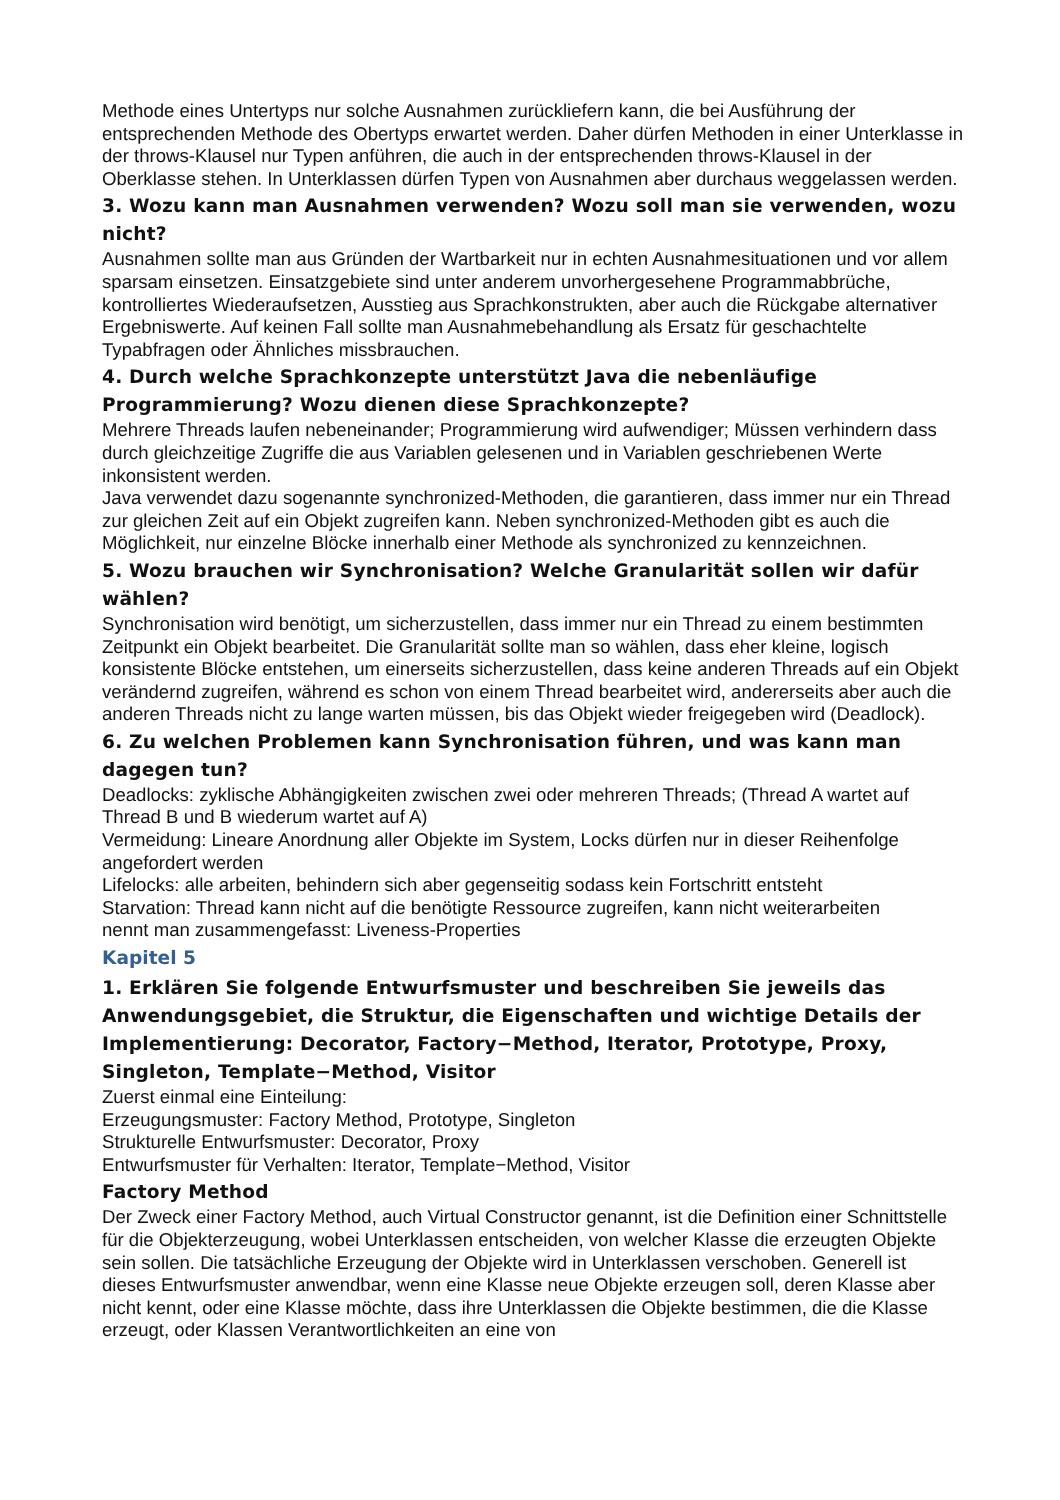Methode eines Untertyps nur solche Ausnahmen zurückliefern kann, die bei Ausführung der entsprechenden Methode des Obertyps erwartet werden. Daher dürfen Methoden in einer Unterklasse in der throws-Klausel nur Typen anführen, die auch in der entsprechenden throws-Klausel in der Oberklasse stehen. In Unterklassen dürfen Typen von Ausnahmen aber durchaus weggelassen werden.
3. Wozu kann man Ausnahmen verwenden? Wozu soll man sie verwenden, wozu nicht?
Ausnahmen sollte man aus Gründen der Wartbarkeit nur in echten Ausnahmesituationen und vor allem sparsam einsetzen. Einsatzgebiete sind unter anderem unvorhergesehene Programmabbrüche, kontrolliertes Wiederaufsetzen, Ausstieg aus Sprachkonstrukten, aber auch die Rückgabe alternativer Ergebniswerte. Auf keinen Fall sollte man Ausnahmebehandlung als Ersatz für geschachtelte Typabfragen oder Ähnliches missbrauchen.
4. Durch welche Sprachkonzepte unterstützt Java die nebenläufige Programmierung? Wozu dienen diese Sprachkonzepte?
Mehrere Threads laufen nebeneinander; Programmierung wird aufwendiger; Müssen verhindern dass durch gleichzeitige Zugriffe die aus Variablen gelesenen und in Variablen geschriebenen Werte inkonsistent werden.
Java verwendet dazu sogenannte synchronized-Methoden, die garantieren, dass immer nur ein Thread zur gleichen Zeit auf ein Objekt zugreifen kann. Neben synchronized-Methoden gibt es auch die Möglichkeit, nur einzelne Blöcke innerhalb einer Methode als synchronized zu kennzeichnen.
5. Wozu brauchen wir Synchronisation? Welche Granularität sollen wir dafür wählen?
Synchronisation wird benötigt, um sicherzustellen, dass immer nur ein Thread zu einem bestimmten Zeitpunkt ein Objekt bearbeitet. Die Granularität sollte man so wählen, dass eher kleine, logisch konsistente Blöcke entstehen, um einerseits sicherzustellen, dass keine anderen Threads auf ein Objekt verändernd zugreifen, während es schon von einem Thread bearbeitet wird, andererseits aber auch die anderen Threads nicht zu lange warten müssen, bis das Objekt wieder freigegeben wird (Deadlock).
6. Zu welchen Problemen kann Synchronisation führen, und was kann man dagegen tun?
Deadlocks: zyklische Abhängigkeiten zwischen zwei oder mehreren Threads; (Thread A wartet auf Thread B und B wiederum wartet auf A)
Vermeidung: Lineare Anordnung aller Objekte im System, Locks dürfen nur in dieser Reihenfolge angefordert werden
Lifelocks: alle arbeiten, behindern sich aber gegenseitig sodass kein Fortschritt entsteht
Starvation: Thread kann nicht auf die benötigte Ressource zugreifen, kann nicht weiterarbeiten
nennt man zusammengefasst: Liveness-Properties
Kapitel 5
1. Erklären Sie folgende Entwurfsmuster und beschreiben Sie jeweils das Anwendungsgebiet, die Struktur, die Eigenschaften und wichtige Details der Implementierung: Decorator, Factory−Method, Iterator, Prototype, Proxy, Singleton, Template−Method, Visitor
Zuerst einmal eine Einteilung:
Erzeugungsmuster: Factory Method, Prototype, Singleton
Strukturelle Entwurfsmuster: Decorator, Proxy
Entwurfsmuster für Verhalten: Iterator, Template−Method, Visitor
Factory Method
Der Zweck einer Factory Method, auch Virtual Constructor genannt, ist die Definition einer Schnittstelle für die Objekterzeugung, wobei Unterklassen entscheiden, von welcher Klasse die erzeugten Objekte sein sollen. Die tatsächliche Erzeugung der Objekte wird in Unterklassen verschoben. Generell ist dieses Entwurfsmuster anwendbar, wenn eine Klasse neue Objekte erzeugen soll, deren Klasse aber nicht kennt, oder eine Klasse möchte, dass ihre Unterklassen die Objekte bestimmen, die die Klasse erzeugt, oder Klassen Verantwortlichkeiten an eine von